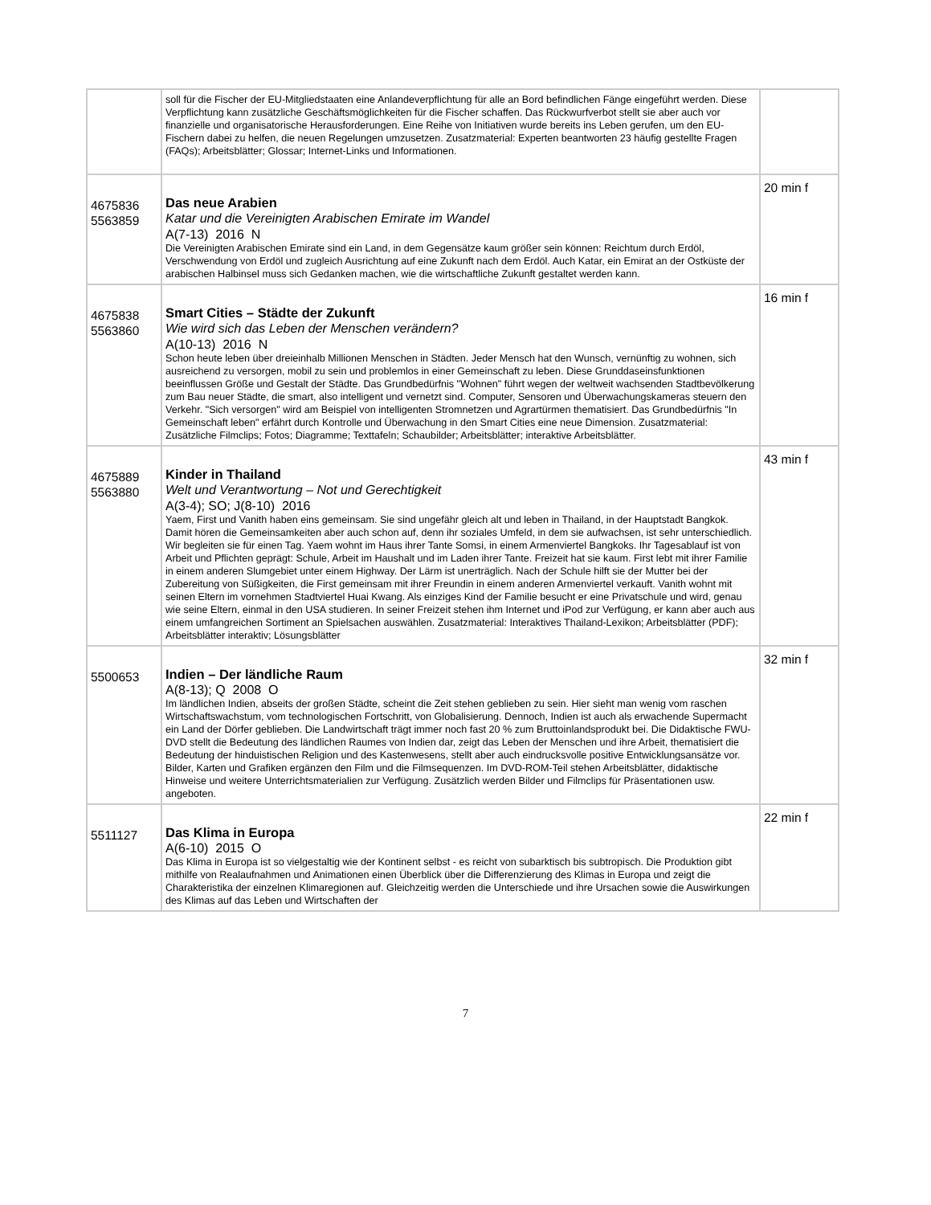| | soll für die Fischer der EU-Mitgliedstaaten eine Anlandeverpflichtung für alle an Bord befindlichen Fänge eingeführt werden. Diese Verpflichtung kann zusätzliche Geschäftsmöglichkeiten für die Fischer schaffen. Das Rückwurfverbot stellt sie aber auch vor finanzielle und organisatorische Herausforderungen. Eine Reihe von Initiativen wurde bereits ins Leben gerufen, um den EU-Fischern dabei zu helfen, die neuen Regelungen umzusetzen. Zusatzmaterial: Experten beantworten 23 häufig gestellte Fragen (FAQs); Arbeitsblätter; Glossar; Internet-Links und Informationen. | |
| 4675836 5563859 | Das neue Arabien Katar und die Vereinigten Arabischen Emirate im Wandel A(7-13) 2016 N Die Vereinigten Arabischen Emirate sind ein Land, in dem Gegensätze kaum größer sein können: Reichtum durch Erdöl, Verschwendung von Erdöl und zugleich Ausrichtung auf eine Zukunft nach dem Erdöl. Auch Katar, ein Emirat an der Ostküste der arabischen Halbinsel muss sich Gedanken machen, wie die wirtschaftliche Zukunft gestaltet werden kann. | 20 min f |
| 4675838 5563860 | Smart Cities – Städte der Zukunft Wie wird sich das Leben der Menschen verändern? A(10-13) 2016 N Schon heute leben über dreieinhalb Millionen Menschen in Städten. Jeder Mensch hat den Wunsch, vernünftig zu wohnen, sich ausreichend zu versorgen, mobil zu sein und problemlos in einer Gemeinschaft zu leben. Diese Grunddaseinsfunktionen beeinflussen Größe und Gestalt der Städte. Das Grundbedürfnis "Wohnen" führt wegen der weltweit wachsenden Stadtbevölkerung zum Bau neuer Städte, die smart, also intelligent und vernetzt sind. Computer, Sensoren und Überwachungskameras steuern den Verkehr. "Sich versorgen" wird am Beispiel von intelligenten Stromnetzen und Agrartürmen thematisiert. Das Grundbedürfnis "In Gemeinschaft leben" erfährt durch Kontrolle und Überwachung in den Smart Cities eine neue Dimension. Zusatzmaterial: Zusätzliche Filmclips; Fotos; Diagramme; Texttafeln; Schaubilder; Arbeitsblätter; interaktive Arbeitsblätter. | 16 min f |
| 4675889 5563880 | Kinder in Thailand Welt und Verantwortung – Not und Gerechtigkeit A(3-4); SO; J(8-10) 2016 Yaem, First und Vanith haben eins gemeinsam. Sie sind ungefähr gleich alt und leben in Thailand, in der Hauptstadt Bangkok. Damit hören die Gemeinsamkeiten aber auch schon auf, denn ihr soziales Umfeld, in dem sie aufwachsen, ist sehr unterschiedlich. Wir begleiten sie für einen Tag. Yaem wohnt im Haus ihrer Tante Somsi, in einem Armenviertel Bangkoks. Ihr Tagesablauf ist von Arbeit und Pflichten geprägt: Schule, Arbeit im Haushalt und im Laden ihrer Tante. Freizeit hat sie kaum. First lebt mit ihrer Familie in einem anderen Slumgebiet unter einem Highway. Der Lärm ist unerträglich. Nach der Schule hilft sie der Mutter bei der Zubereitung von Süßigkeiten, die First gemeinsam mit ihrer Freundin in einem anderen Armenviertel verkauft. Vanith wohnt mit seinen Eltern im vornehmen Stadtviertel Huai Kwang. Als einziges Kind der Familie besucht er eine Privatschule und wird, genau wie seine Eltern, einmal in den USA studieren. In seiner Freizeit stehen ihm Internet und iPod zur Verfügung, er kann aber auch aus einem umfangreichen Sortiment an Spielsachen auswählen. Zusatzmaterial: Interaktives Thailand-Lexikon; Arbeitsblätter (PDF); Arbeitsblätter interaktiv; Lösungsblätter | 43 min f |
| 5500653 | Indien – Der ländliche Raum A(8-13); Q 2008 O Im ländlichen Indien, abseits der großen Städte, scheint die Zeit stehen geblieben zu sein. Hier sieht man wenig vom raschen Wirtschaftswachstum, vom technologischen Fortschritt, von Globalisierung. Dennoch, Indien ist auch als erwachende Supermacht ein Land der Dörfer geblieben. Die Landwirtschaft trägt immer noch fast 20 % zum Bruttoinlandsprodukt bei. Die Didaktische FWU-DVD stellt die Bedeutung des ländlichen Raumes von Indien dar, zeigt das Leben der Menschen und ihre Arbeit, thematisiert die Bedeutung der hinduistischen Religion und des Kastenwesens, stellt aber auch eindrucksvolle positive Entwicklungsansätze vor. Bilder, Karten und Grafiken ergänzen den Film und die Filmsequenzen. Im DVD-ROM-Teil stehen Arbeitsblätter, didaktische Hinweise und weitere Unterrichtsmaterialien zur Verfügung. Zusätzlich werden Bilder und Filmclips für Präsentationen usw. angeboten. | 32 min f |
| 5511127 | Das Klima in Europa A(6-10) 2015 O Das Klima in Europa ist so vielgestaltig wie der Kontinent selbst - es reicht von subarktisch bis subtropisch. Die Produktion gibt mithilfe von Realaufnahmen und Animationen einen Überblick über die Differenzierung des Klimas in Europa und zeigt die Charakteristika der einzelnen Klimaregionen auf. Gleichzeitig werden die Unterschiede und ihre Ursachen sowie die Auswirkungen des Klimas auf das Leben und Wirtschaften der | 22 min f |
7